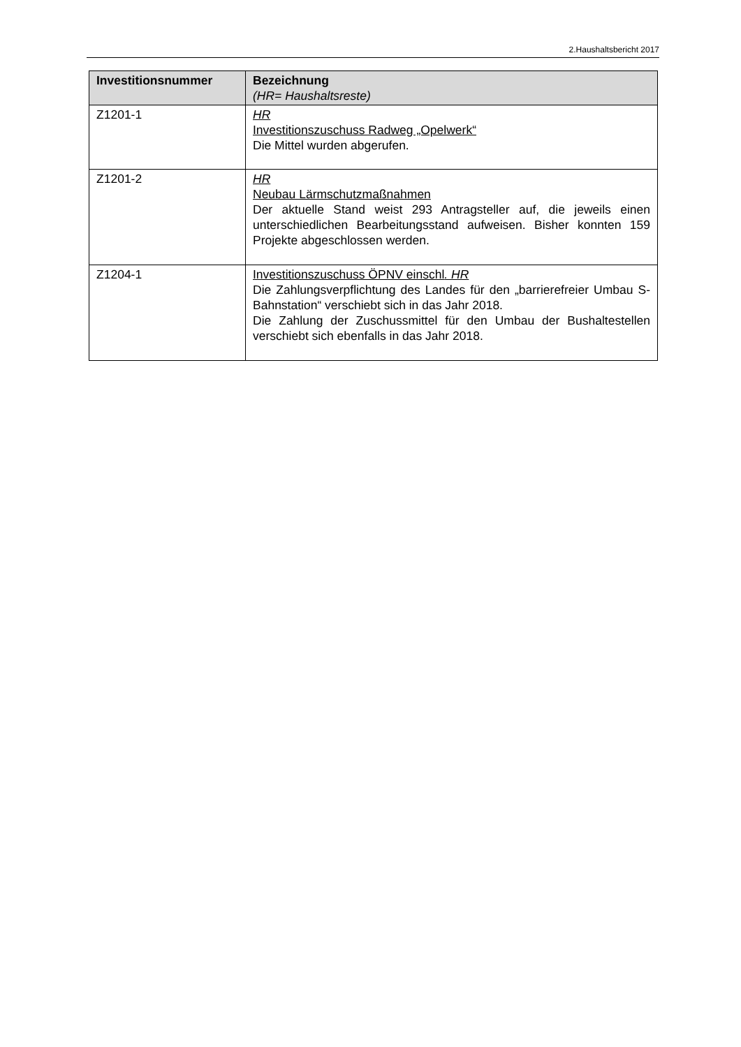2.Haushaltsbericht 2017
| Investitionsnummer | Bezeichnung (HR= Haushaltsreste) |
| --- | --- |
| Z1201-1 | HR Investitionszuschuss Radweg „Opelwerk“ Die Mittel wurden abgerufen. |
| Z1201-2 | HR Neubau Lärmschutzmaßnahmen Der aktuelle Stand weist 293 Antragsteller auf, die jeweils einen unterschiedlichen Bearbeitungsstand aufweisen. Bisher konnten 159 Projekte abgeschlossen werden. |
| Z1204-1 | Investitionszuschuss ÖPNV einschl . HR Die Zahlungsverpflichtung des Landes für den „barrierefreier Umbau S-Bahnstation“ verschiebt sich in das Jahr 2018. Die Zahlung der Zuschussmittel für den Umbau der Bushaltestellen verschiebt sich ebenfalls in das Jahr 2018. |